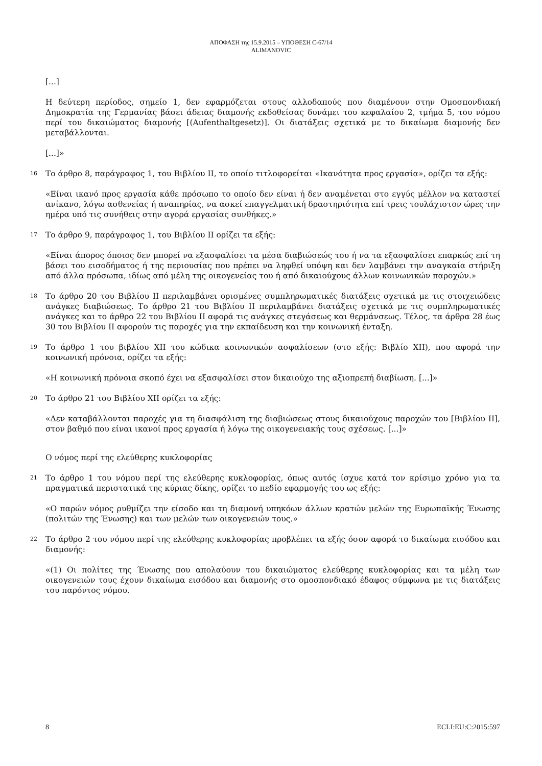ΑΠΟΦΑΣΗ της 15.9.2015 – ΥΠΟΘΕΣΗ C-67/14
ALIMANOVIC
[...]
Η δεύτερη περίοδος, σημείο 1, δεν εφαρμόζεται στους αλλοδαπούς που διαμένουν στην Ομοσπονδιακή Δημοκρατία της Γερμανίας βάσει άδειας διαμονής εκδοθείσας δυνάμει του κεφαλαίου 2, τμήμα 5, του νόμου περί του δικαιώματος διαμονής [(Aufenthaltgesetz)]. Οι διατάξεις σχετικά με το δικαίωμα διαμονής δεν μεταβάλλονται.
[...]»
16 Το άρθρο 8, παράγραφος 1, του Βιβλίου II, το οποίο τιτλοφορείται «Ικανότητα προς εργασία», ορίζει τα εξής:
«Είναι ικανό προς εργασία κάθε πρόσωπο το οποίο δεν είναι ή δεν αναμένεται στο εγγύς μέλλον να καταστεί ανίκανο, λόγω ασθενείας ή αναπηρίας, να ασκεί επαγγελματική δραστηριότητα επί τρεις τουλάχιστον ώρες την ημέρα υπό τις συνήθεις στην αγορά εργασίας συνθήκες.»
17 Το άρθρο 9, παράγραφος 1, του Βιβλίου II ορίζει τα εξής:
«Είναι άπορος όποιος δεν μπορεί να εξασφαλίσει τα μέσα διαβιώσεώς του ή να τα εξασφαλίσει επαρκώς επί τη βάσει του εισοδήματος ή της περιουσίας που πρέπει να ληφθεί υπόψη και δεν λαμβάνει την αναγκαία στήριξη από άλλα πρόσωπα, ιδίως από μέλη της οικογενείας του ή από δικαιούχους άλλων κοινωνικών παροχών.»
18 Το άρθρο 20 του Βιβλίου II περιλαμβάνει ορισμένες συμπληρωματικές διατάξεις σχετικά με τις στοιχειώδεις ανάγκες διαβιώσεως. Το άρθρο 21 του Βιβλίου II περιλαμβάνει διατάξεις σχετικά με τις συμπληρωματικές ανάγκες και το άρθρο 22 του Βιβλίου II αφορά τις ανάγκες στεγάσεως και θερμάνσεως. Τέλος, τα άρθρα 28 έως 30 του Βιβλίου II αφορούν τις παροχές για την εκπαίδευση και την κοινωνική ένταξη.
19 Το άρθρο 1 του βιβλίου XII του κώδικα κοινωνικών ασφαλίσεων (στο εξής: Βιβλίο XII), που αφορά την κοινωνική πρόνοια, ορίζει τα εξής:
«Η κοινωνική πρόνοια σκοπό έχει να εξασφαλίσει στον δικαιούχο της αξιοπρεπή διαβίωση. [...]»
20 Το άρθρο 21 του Βιβλίου XII ορίζει τα εξής:
«Δεν καταβάλλονται παροχές για τη διασφάλιση της διαβιώσεως στους δικαιούχους παροχών του [Βιβλίου II], στον βαθμό που είναι ικανοί προς εργασία ή λόγω της οικογενειακής τους σχέσεως. [...]»
Ο νόμος περί της ελεύθερης κυκλοφορίας
21 Το άρθρο 1 του νόμου περί της ελεύθερης κυκλοφορίας, όπως αυτός ίσχυε κατά τον κρίσιμο χρόνο για τα πραγματικά περιστατικά της κύριας δίκης, ορίζει το πεδίο εφαρμογής του ως εξής:
«Ο παρών νόμος ρυθμίζει την είσοδο και τη διαμονή υπηκόων άλλων κρατών μελών της Ευρωπαϊκής Ένωσης (πολιτών της Ένωσης) και των μελών των οικογενειών τους.»
22 Το άρθρο 2 του νόμου περί της ελεύθερης κυκλοφορίας προβλέπει τα εξής όσον αφορά το δικαίωμα εισόδου και διαμονής:
«(1) Οι πολίτες της Ένωσης που απολαύουν του δικαιώματος ελεύθερης κυκλοφορίας και τα μέλη των οικογενειών τους έχουν δικαίωμα εισόδου και διαμονής στο ομοσπονδιακό έδαφος σύμφωνα με τις διατάξεις του παρόντος νόμου.
8 ECLI:EU:C:2015:597